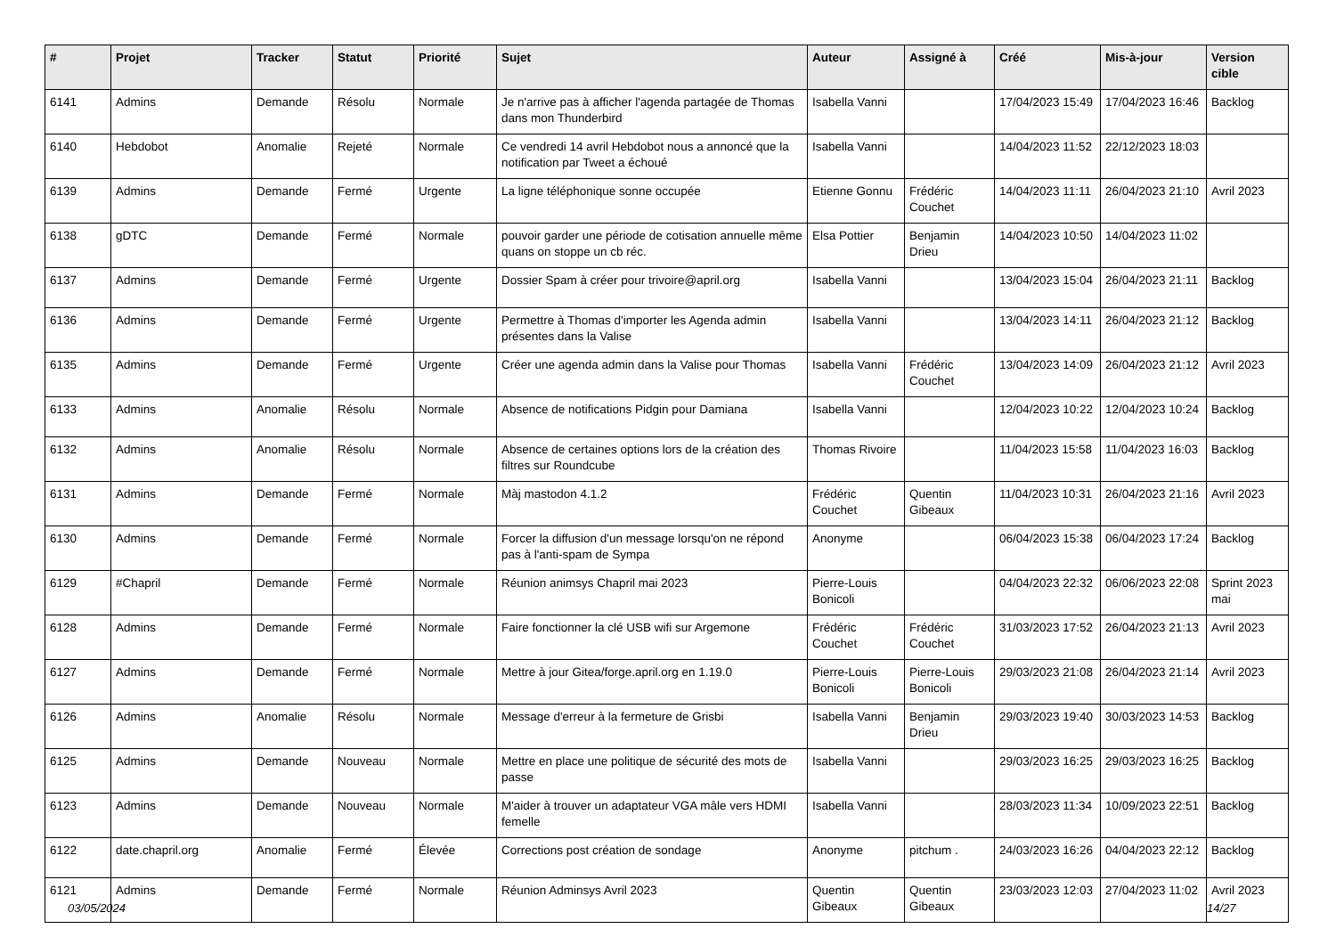| # | Projet | Tracker | Statut | Priorité | Sujet | Auteur | Assigné à | Créé | Mis-à-jour | Version cible |
| --- | --- | --- | --- | --- | --- | --- | --- | --- | --- | --- |
| 6141 | Admins | Demande | Résolu | Normale | Je n'arrive pas à afficher l'agenda partagée de Thomas dans mon Thunderbird | Isabella Vanni | | 17/04/2023 15:49 | 17/04/2023 16:46 | Backlog |
| 6140 | Hebdobot | Anomalie | Rejeté | Normale | Ce vendredi 14 avril Hebdobot nous a annoncé que la notification par Tweet a échoué | Isabella Vanni | | 14/04/2023 11:52 | 22/12/2023 18:03 | |
| 6139 | Admins | Demande | Fermé | Urgente | La ligne téléphonique sonne occupée | Etienne Gonnu | Frédéric Couchet | 14/04/2023 11:11 | 26/04/2023 21:10 | Avril 2023 |
| 6138 | gDTC | Demande | Fermé | Normale | pouvoir garder une période de cotisation annuelle même quans on stoppe un cb réc. | Elsa Pottier | Benjamin Drieu | 14/04/2023 10:50 | 14/04/2023 11:02 | |
| 6137 | Admins | Demande | Fermé | Urgente | Dossier Spam à créer pour trivoire@april.org | Isabella Vanni | | 13/04/2023 15:04 | 26/04/2023 21:11 | Backlog |
| 6136 | Admins | Demande | Fermé | Urgente | Permettre à Thomas d'importer les Agenda admin présentes dans la Valise | Isabella Vanni | | 13/04/2023 14:11 | 26/04/2023 21:12 | Backlog |
| 6135 | Admins | Demande | Fermé | Urgente | Créer une agenda admin dans la Valise pour Thomas | Isabella Vanni | Frédéric Couchet | 13/04/2023 14:09 | 26/04/2023 21:12 | Avril 2023 |
| 6133 | Admins | Anomalie | Résolu | Normale | Absence de notifications Pidgin pour Damiana | Isabella Vanni | | 12/04/2023 10:22 | 12/04/2023 10:24 | Backlog |
| 6132 | Admins | Anomalie | Résolu | Normale | Absence de certaines options lors de la création des filtres sur Roundcube | Thomas Rivoire | | 11/04/2023 15:58 | 11/04/2023 16:03 | Backlog |
| 6131 | Admins | Demande | Fermé | Normale | Màj mastodon 4.1.2 | Frédéric Couchet | Quentin Gibeaux | 11/04/2023 10:31 | 26/04/2023 21:16 | Avril 2023 |
| 6130 | Admins | Demande | Fermé | Normale | Forcer la diffusion d'un message lorsqu'on ne répond pas à l'anti-spam de Sympa | Anonyme | | 06/04/2023 15:38 | 06/04/2023 17:24 | Backlog |
| 6129 | #Chapril | Demande | Fermé | Normale | Réunion animsys Chapril mai 2023 | Pierre-Louis Bonicoli | | 04/04/2023 22:32 | 06/06/2023 22:08 | Sprint 2023 mai |
| 6128 | Admins | Demande | Fermé | Normale | Faire fonctionner la clé USB wifi sur Argemone | Frédéric Couchet | Frédéric Couchet | 31/03/2023 17:52 | 26/04/2023 21:13 | Avril 2023 |
| 6127 | Admins | Demande | Fermé | Normale | Mettre à jour Gitea/forge.april.org en 1.19.0 | Pierre-Louis Bonicoli | Pierre-Louis Bonicoli | 29/03/2023 21:08 | 26/04/2023 21:14 | Avril 2023 |
| 6126 | Admins | Anomalie | Résolu | Normale | Message d'erreur à la fermeture de Grisbi | Isabella Vanni | Benjamin Drieu | 29/03/2023 19:40 | 30/03/2023 14:53 | Backlog |
| 6125 | Admins | Demande | Nouveau | Normale | Mettre en place une politique de sécurité des mots de passe | Isabella Vanni | | 29/03/2023 16:25 | 29/03/2023 16:25 | Backlog |
| 6123 | Admins | Demande | Nouveau | Normale | M'aider à trouver un adaptateur VGA mâle vers HDMI femelle | Isabella Vanni | | 28/03/2023 11:34 | 10/09/2023 22:51 | Backlog |
| 6122 | date.chapril.org | Anomalie | Fermé | Élevée | Corrections post création de sondage | Anonyme | pitchum . | 24/03/2023 16:26 | 04/04/2023 22:12 | Backlog |
| 6121 | Admins | Demande | Fermé | Normale | Réunion Adminsys Avril 2023 | Quentin Gibeaux | Quentin Gibeaux | 23/03/2023 12:03 | 27/04/2023 11:02 | Avril 2023 |
03/05/2024 14/27